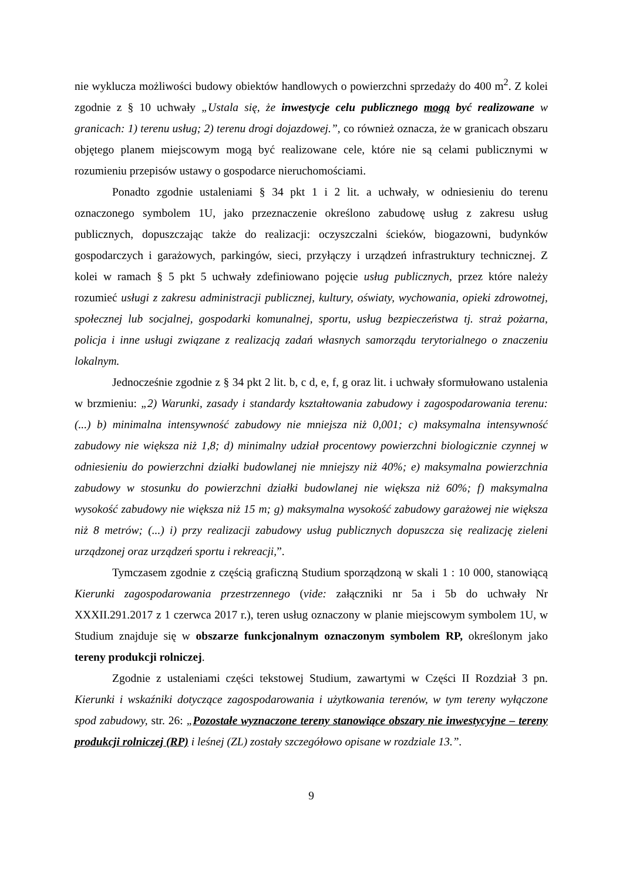nie wyklucza możliwości budowy obiektów handlowych o powierzchni sprzedaży do 400 m<sup>2</sup>. Z kolei zgodnie z § 10 uchwały „Ustala się, że inwestycje celu publicznego mogą być realizowane w granicach: 1) terenu usług; 2) terenu drogi dojazdowej.”, co również oznacza, że w granicach obszaru objętego planem miejscowym mogą być realizowane cele, które nie są celami publicznymi w rozumieniu przepisów ustawy o gospodarce nieruchomościami.
Ponadto zgodnie ustaleniami § 34 pkt 1 i 2 lit. a uchwały, w odniesieniu do terenu oznaczonego symbolem 1U, jako przeznaczenie określono zabudowę usług z zakresu usług publicznych, dopuszczając także do realizacji: oczyszczalni ścieków, biogazowni, budynków gospodarczych i garażowych, parkingów, sieci, przyłączy i urządzeń infrastruktury technicznej. Z kolei w ramach § 5 pkt 5 uchwały zdefiniowano pojęcie usług publicznych, przez które należy rozumieć usługi z zakresu administracji publicznej, kultury, oświaty, wychowania, opieki zdrowotnej, społecznej lub socjalnej, gospodarki komunalnej, sportu, usług bezpieczeństwa tj. straż pożarna, policja i inne usługi związane z realizacją zadań własnych samorządu terytorialnego o znaczeniu lokalnym.
Jednocześnie zgodnie z § 34 pkt 2 lit. b, c d, e, f, g oraz lit. i uchwały sformułowano ustalenia w brzmieniu: „2) Warunki, zasady i standardy kształtowania zabudowy i zagospodarowania terenu: (...) b) minimalna intensywność zabudowy nie mniejsza niż 0,001; c) maksymalna intensywność zabudowy nie większa niż 1,8; d) minimalny udział procentowy powierzchni biologicznie czynnej w odniesieniu do powierzchni działki budowlanej nie mniejszy niż 40%; e) maksymalna powierzchnia zabudowy w stosunku do powierzchni działki budowlanej nie większa niż 60%; f) maksymalna wysokość zabudowy nie większa niż 15 m; g) maksymalna wysokość zabudowy garażowej nie większa niż 8 metrów; (...) i) przy realizacji zabudowy usług publicznych dopuszcza się realizację zieleni urządzonej oraz urządzeń sportu i rekreacji,”.
Tymczasem zgodnie z częścią graficzną Studium sporządzoną w skali 1 : 10 000, stanowiącą Kierunki zagospodarowania przestrzennego (vide: załączniki nr 5a i 5b do uchwały Nr XXXII.291.2017 z 1 czerwca 2017 r.), teren usług oznaczony w planie miejscowym symbolem 1U, w Studium znajduje się w obszarze funkcjonalnym oznaczonym symbolem RP, określonym jako tereny produkcji rolniczej.
Zgodnie z ustaleniami części tekstowej Studium, zawartymi w Części II Rozdział 3 pn. Kierunki i wskaźniki dotyczące zagospodarowania i użytkowania terenów, w tym tereny wyłączone spod zabudowy, str. 26: „Pozostałe wyznaczone tereny stanowiące obszary nie inwestycyjne – tereny produkcji rolniczej (RP) i leśnej (ZL) zostały szczegółowo opisane w rozdziale 13.”.
9